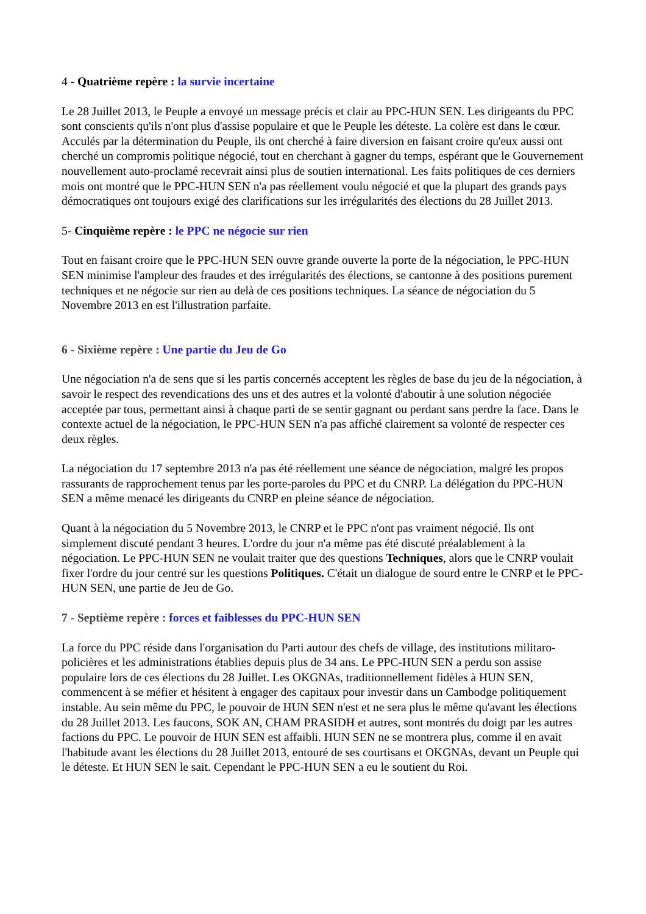4 - Quatrième repère : la survie incertaine
Le 28 Juillet 2013, le Peuple a envoyé un message précis et clair au PPC-HUN SEN. Les dirigeants du PPC sont conscients qu'ils n'ont plus d'assise populaire et que le Peuple les déteste. La colère est dans le cœur. Acculés par la détermination du Peuple, ils ont cherché à faire diversion en faisant croire qu'eux aussi ont cherché un compromis politique négocié, tout en cherchant à gagner du temps, espérant que le Gouvernement nouvellement auto-proclamé recevrait ainsi plus de soutien international. Les faits politiques de ces derniers mois ont montré que le PPC-HUN SEN n'a pas réellement voulu négocié et que la plupart des grands pays démocratiques ont toujours exigé des clarifications sur les irrégularités des élections du 28 Juillet 2013.
5- Cinquième repère : le PPC ne négocie sur rien
Tout en faisant croire que le PPC-HUN SEN ouvre grande ouverte la porte de la négociation, le PPC-HUN SEN minimise l'ampleur des fraudes et des irrégularités des élections, se cantonne à des positions purement techniques et ne négocie sur rien au delà de ces positions techniques. La séance de négociation du 5 Novembre 2013 en est l'illustration parfaite.
6 - Sixième repère : Une partie du Jeu de Go
Une négociation n'a de sens que si les partis concernés acceptent les règles de base du jeu de la négociation, à savoir le respect des revendications des uns et des autres et la volonté d'aboutir à une solution négociée acceptée par tous, permettant ainsi à chaque parti de se sentir gagnant ou perdant sans perdre la face. Dans le contexte actuel de la négociation, le PPC-HUN SEN n'a pas affiché clairement sa volonté de respecter ces deux règles.
La négociation du 17 septembre 2013 n'a pas été réellement une séance de négociation, malgré les propos rassurants de rapprochement tenus par les porte-paroles du PPC et du CNRP. La délégation du PPC-HUN SEN a même menacé les dirigeants du CNRP en pleine séance de négociation.
Quant à la négociation du 5 Novembre 2013, le CNRP et le PPC n'ont pas vraiment négocié. Ils ont simplement discuté pendant 3 heures. L'ordre du jour n'a même pas été discuté préalablement à la négociation. Le PPC-HUN SEN ne voulait traiter que des questions Techniques, alors que le CNRP voulait fixer l'ordre du jour centré sur les questions Politiques. C'était un dialogue de sourd entre le CNRP et le PPC-HUN SEN, une partie de Jeu de Go.
7 - Septième repère : forces et faiblesses du PPC-HUN SEN
La force du PPC réside dans l'organisation du Parti autour des chefs de village, des institutions militaro-policières et les administrations établies depuis plus de 34 ans. Le PPC-HUN SEN a perdu son assise populaire lors de ces élections du 28 Juillet. Les OKGNAs, traditionnellement fidèles à HUN SEN, commencent à se méfier et hésitent à engager des capitaux pour investir dans un Cambodge politiquement instable. Au sein même du PPC, le pouvoir de HUN SEN n'est et ne sera plus le même qu'avant les élections du 28 Juillet 2013. Les faucons, SOK AN, CHAM PRASIDH et autres, sont montrés du doigt par les autres factions du PPC. Le pouvoir de HUN SEN est affaibli. HUN SEN ne se montrera plus, comme il en avait l'habitude avant les élections du 28 Juillet 2013, entouré de ses courtisans et OKGNAs, devant un Peuple qui le déteste. Et HUN SEN le sait. Cependant le PPC-HUN SEN a eu le soutient du Roi.